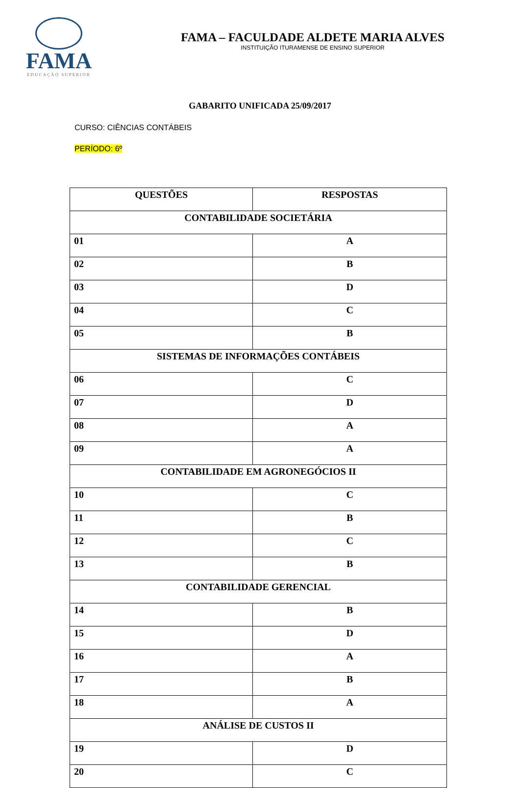FAMA
EDUCAÇÃO SUPERIOR
FAMA – FACULDADE ALDETE MARIA ALVES
INSTITUIÇÃO ITURAMENSE DE ENSINO SUPERIOR
GABARITO UNIFICADA 25/09/2017
CURSO: CIÊNCIAS CONTÁBEIS
PERÍODO: 6º
| QUESTÕES | RESPOSTAS |
| --- | --- |
| CONTABILIDADE SOCIETÁRIA | |
| 01 | A |
| 02 | B |
| 03 | D |
| 04 | C |
| 05 | B |
| SISTEMAS DE INFORMAÇÕES CONTÁBEIS | |
| 06 | C |
| 07 | D |
| 08 | A |
| 09 | A |
| CONTABILIDADE EM AGRONEGÓCIOS II | |
| 10 | C |
| 11 | B |
| 12 | C |
| 13 | B |
| CONTABILIDADE GERENCIAL | |
| 14 | B |
| 15 | D |
| 16 | A |
| 17 | B |
| 18 | A |
| ANÁLISE DE CUSTOS II | |
| 19 | D |
| 20 | C |